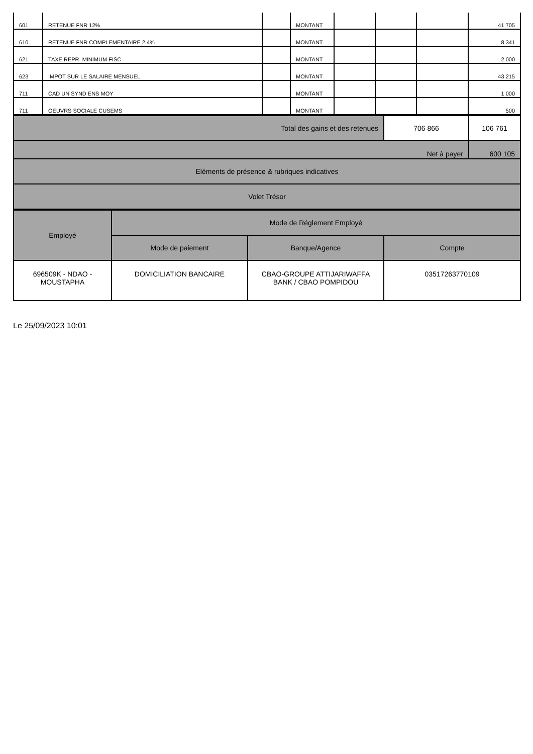| 601 | RETENUE FNR 12% | | MONTANT | | | | 41 705 |
| 610 | RETENUE FNR COMPLEMENTAIRE 2.4% | | MONTANT | | | | 8 341 |
| 621 | TAXE REPR. MINIMUM FISC | | MONTANT | | | | 2 000 |
| 623 | IMPOT SUR LE SALAIRE MENSUEL | | MONTANT | | | | 43 215 |
| 711 | CAD UN SYND ENS MOY | | MONTANT | | | | 1 000 |
| 711 | OEUVRS SOCIALE CUSEMS | | MONTANT | | | | 500 |
| Total des gains et des retenues | 706 866 | 106 761 |
| Net à payer | | 600 105 |
| Eléments de présence & rubriques indicatives | | |
| Volet Trésor | | |
| Employé | Mode de Réglement Employé | | |
| --- | --- | --- | --- |
| | Mode de paiement | Banque/Agence | Compte |
| 696509K - NDAO - MOUSTAPHA | DOMICILIATION BANCAIRE | CBAO-GROUPE ATTIJARIWAFFA BANK / CBAO POMPIDOU | 03517263770109 |
Le 25/09/2023 10:01